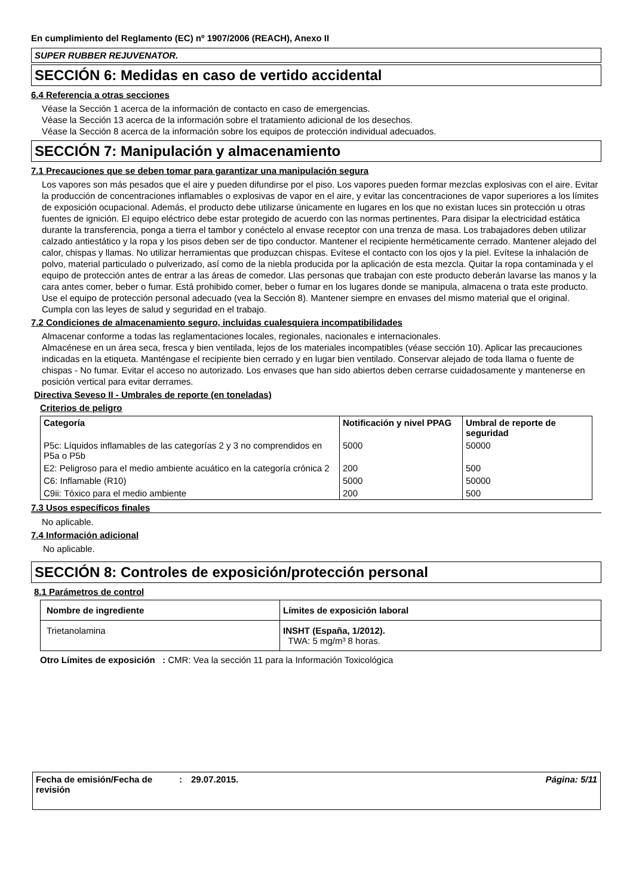En cumplimiento del Reglamento (EC) nº 1907/2006 (REACH), Anexo II
SUPER RUBBER REJUVENATOR.
SECCIÓN 6: Medidas en caso de vertido accidental
6.4 Referencia a otras secciones
Véase la Sección 1 acerca de la información de contacto en caso de emergencias.
Véase la Sección 13 acerca de la información sobre el tratamiento adicional de los desechos.
Véase la Sección 8 acerca de la información sobre los equipos de protección individual adecuados.
SECCIÓN 7: Manipulación y almacenamiento
7.1 Precauciones que se deben tomar para garantizar una manipulación segura
Los vapores son más pesados que el aire y pueden difundirse por el piso. Los vapores pueden formar mezclas explosivas con el aire. Evitar la producción de concentraciones inflamables o explosivas de vapor en el aire, y evitar las concentraciones de vapor superiores a los límites de exposición ocupacional. Además, el producto debe utilizarse únicamente en lugares en los que no existan luces sin protección u otras fuentes de ignición. El equipo eléctrico debe estar protegido de acuerdo con las normas pertinentes. Para disipar la electricidad estática durante la transferencia, ponga a tierra el tambor y conéctelo al envase receptor con una trenza de masa. Los trabajadores deben utilizar calzado antiestático y la ropa y los pisos deben ser de tipo conductor. Mantener el recipiente herméticamente cerrado. Mantener alejado del calor, chispas y llamas. No utilizar herramientas que produzcan chispas. Evítese el contacto con los ojos y la piel. Evítese la inhalación de polvo, material particulado o pulverizado, así como de la niebla producida por la aplicación de esta mezcla. Quitar la ropa contaminada y el equipo de protección antes de entrar a las áreas de comedor. Llas personas que trabajan con este producto deberán lavarse las manos y la cara antes comer, beber o fumar. Está prohibido comer, beber o fumar en los lugares donde se manipula, almacena o trata este producto. Use el equipo de protección personal adecuado (vea la Sección 8). Mantener siempre en envases del mismo material que el original. Cumpla con las leyes de salud y seguridad en el trabajo.
7.2 Condiciones de almacenamiento seguro, incluidas cualesquiera incompatibilidades
Almacenar conforme a todas las reglamentaciones locales, regionales, nacionales e internacionales.
Almacénese en un área seca, fresca y bien ventilada, lejos de los materiales incompatibles (véase sección 10). Aplicar las precauciones indicadas en la etiqueta. Manténgase el recipiente bien cerrado y en lugar bien ventilado. Conservar alejado de toda llama o fuente de chispas - No fumar. Evitar el acceso no autorizado. Los envases que han sido abiertos deben cerrarse cuidadosamente y mantenerse en posición vertical para evitar derrames.
Directiva Seveso II - Umbrales de reporte (en toneladas)
Criterios de peligro
| Categoría | Notificación y nivel PPAG | Umbral de reporte de seguridad |
| --- | --- | --- |
| P5c: Líquidos inflamables de las categorías 2 y 3 no comprendidos en P5a o P5b | 5000 | 50000 |
| E2: Peligroso para el medio ambiente acuático en la categoría crónica 2 | 200 | 500 |
| C6: Inflamable (R10) | 5000 | 50000 |
| C9ii: Tóxico para el medio ambiente | 200 | 500 |
7.3 Usos específicos finales
No aplicable.
7.4 Información adicional
No aplicable.
SECCIÓN 8: Controles de exposición/protección personal
8.1 Parámetros de control
| Nombre de ingrediente | Límites de exposición laboral |
| --- | --- |
| Trietanolamina | INSHT (España, 1/2012). TWA: 5 mg/m³ 8 horas. |
Otro Límites de exposición : CMR: Vea la sección 11 para la Información Toxicológica
Fecha de emisión/Fecha de revisión
: 29.07.2015. Página: 5/11